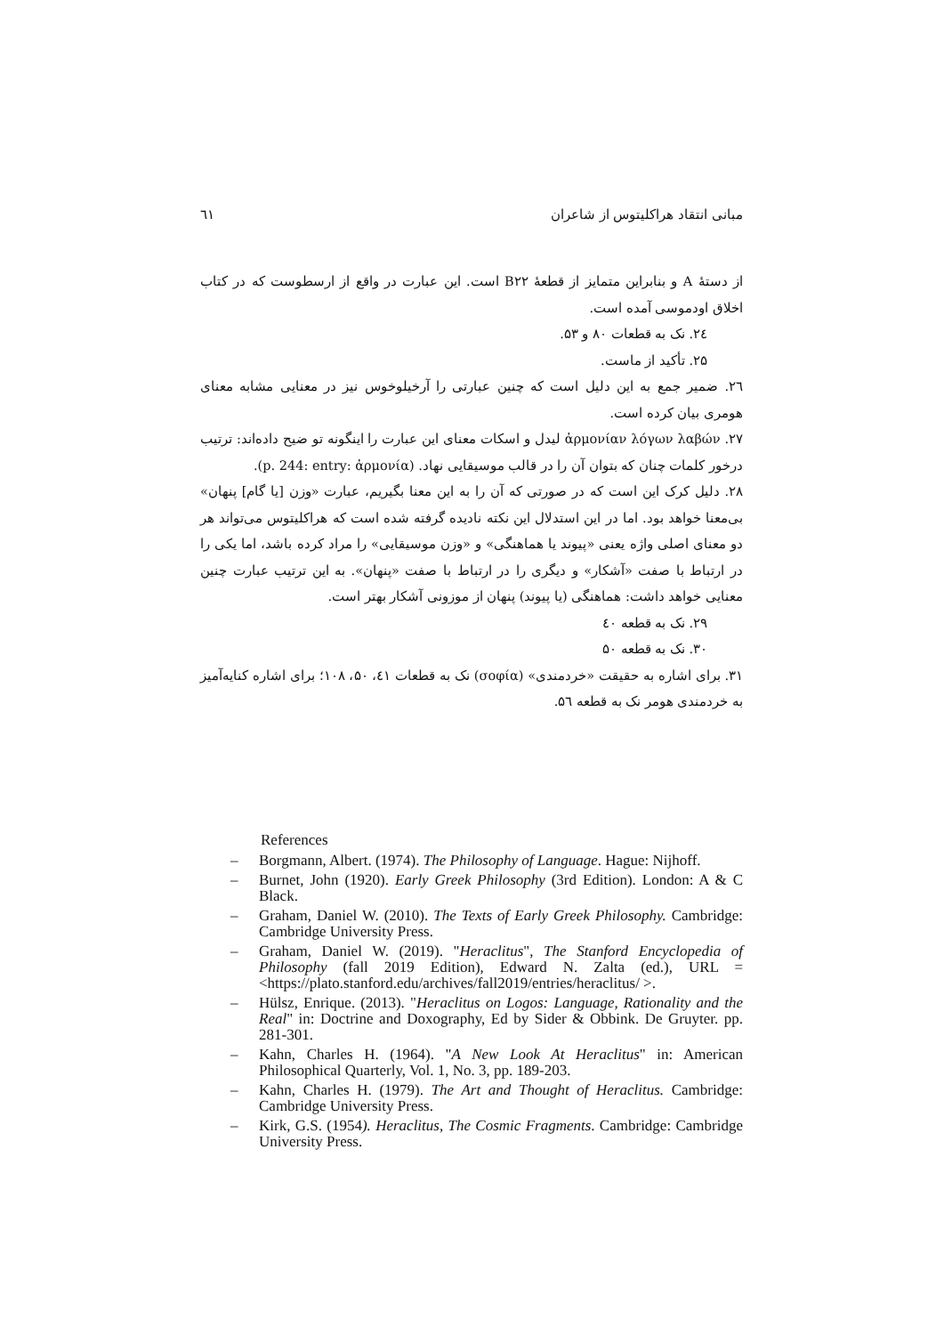مبانی انتقاد هراکلیتوس از شاعران ٦١
از دستهٔ A و بنابراین متمایز از قطعهٔ B۲۲ است. این عبارت در واقع از ارسطوست که در کتاب اخلاق اودموسی آمده است.
۲٤. نک به قطعات ۸۰ و ۵۳.
۲۵. تأکید از ماست.
۲٦. ضمیر جمع به این دلیل است که چنین عبارتی را آرخیلوخوس نیز در معنایی مشابه معنای هومری بیان کرده است.
۲۷. ἁρμονίαν λόγων λαβών لیدل و اسکات معنای این عبارت را اینگونه تو ضیح داده‌اند: ترتیب درخور کلمات چنان که بتوان آن را در قالب موسیقایی نهاد. (p. 244: entry: ἁρμονία).
۲۸. دلیل کرک این است که در صورتی که آن را به این معنا بگیریم، عبارت «وزن [یا گام] پنهان» بی‌معنا خواهد بود. اما در این استدلال این نکته نادیده گرفته شده است که هراکلیتوس می‌تواند هر دو معنای اصلی واژه یعنی «پیوند یا هماهنگی» و «وزن موسیقایی» را مراد کرده باشد، اما یکی را در ارتباط با صفت «آشکار» و دیگری را در ارتباط با صفت «پنهان». به این ترتیب عبارت چنین معنایی خواهد داشت: هماهنگی (یا پیوند) پنهان از موزونی آشکار بهتر است.
۲۹. نک به قطعه ٤٠
۳۰. نک به قطعه ۵۰
۳۱. برای اشاره به حقیقت «خردمندی» (σοφία) نک به قطعات ٤۱، ۵۰، ۱۰۸؛ برای اشاره کنایه‌آمیز به خردمندی هومر نک به قطعه ۵٦.
References
– Borgmann, Albert. (1974). The Philosophy of Language. Hague: Nijhoff.
– Burnet, John (1920). Early Greek Philosophy (3rd Edition). London: A & C Black.
– Graham, Daniel W. (2010). The Texts of Early Greek Philosophy. Cambridge: Cambridge University Press.
– Graham, Daniel W. (2019). "Heraclitus", The Stanford Encyclopedia of Philosophy (fall 2019 Edition), Edward N. Zalta (ed.), URL = <https://plato.stanford.edu/archives/fall2019/entries/heraclitus/ >.
– Hülsz, Enrique. (2013). "Heraclitus on Logos: Language, Rationality and the Real" in: Doctrine and Doxography, Ed by Sider & Obbink. De Gruyter. pp. 281-301.
– Kahn, Charles H. (1964). "A New Look At Heraclitus" in: American Philosophical Quarterly, Vol. 1, No. 3, pp. 189-203.
– Kahn, Charles H. (1979). The Art and Thought of Heraclitus. Cambridge: Cambridge University Press.
– Kirk, G.S. (1954). Heraclitus, The Cosmic Fragments. Cambridge: Cambridge University Press.